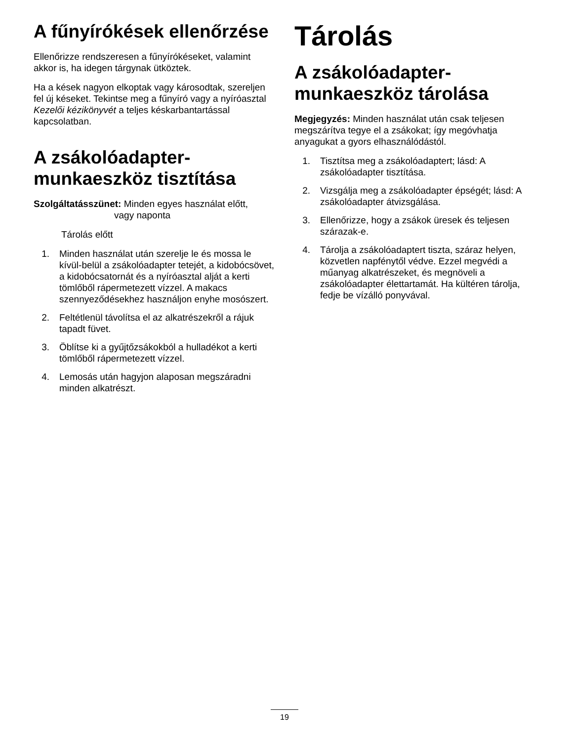A fűnyírókések ellenőrzése
Ellenőrizze rendszeresen a fűnyírókéseket, valamint akkor is, ha idegen tárgynak ütköztek.
Ha a kések nagyon elkoptak vagy károsodtak, szereljen fel új késeket. Tekintse meg a fűnyíró vagy a nyíróasztal Kezelői kézikönyvét a teljes késkarbantartással kapcsolatban.
A zsákolóadapter-munkaeszköz tisztítása
Szolgáltatásszünet: Minden egyes használat előtt,
vagy naponta
Tárolás előtt
1. Minden használat után szerelje le és mossa le kívül-belül a zsákolóadapter tetejét, a kidobócsövet, a kidobócsatornát és a nyíróasztal alját a kerti tömlőből rápermetezett vízzel. A makacs szennyeződésekhez használjon enyhe mosószert.
2. Feltétlenül távolítsa el az alkatrészekről a rájuk tapadt füvet.
3. Öblítse ki a gyűjtőzsákokból a hulladékot a kerti tömlőből rápermetezett vízzel.
4. Lemosás után hagyjon alaposan megszáradni minden alkatrészt.
Tárolás
A zsákolóadapter-munkaeszköz tárolása
Megjegyzés: Minden használat után csak teljesen megszárítva tegye el a zsákokat; így megóvhatja anyagukat a gyors elhasználódástól.
1. Tisztítsa meg a zsákolóadaptert; lásd: A zsákolóadapter tisztítása.
2. Vizsgálja meg a zsákolóadapter épségét; lásd: A zsákolóadapter átvizsgálása.
3. Ellenőrizze, hogy a zsákok üresek és teljesen szárazak-e.
4. Tárolja a zsákolóadaptert tiszta, száraz helyen, közvetlen napfénytől védve. Ezzel megvédi a műanyag alkatrészeket, és megnöveli a zsákolóadapter élettartamát. Ha kültéren tárolja, fedje be vízálló ponyvával.
19